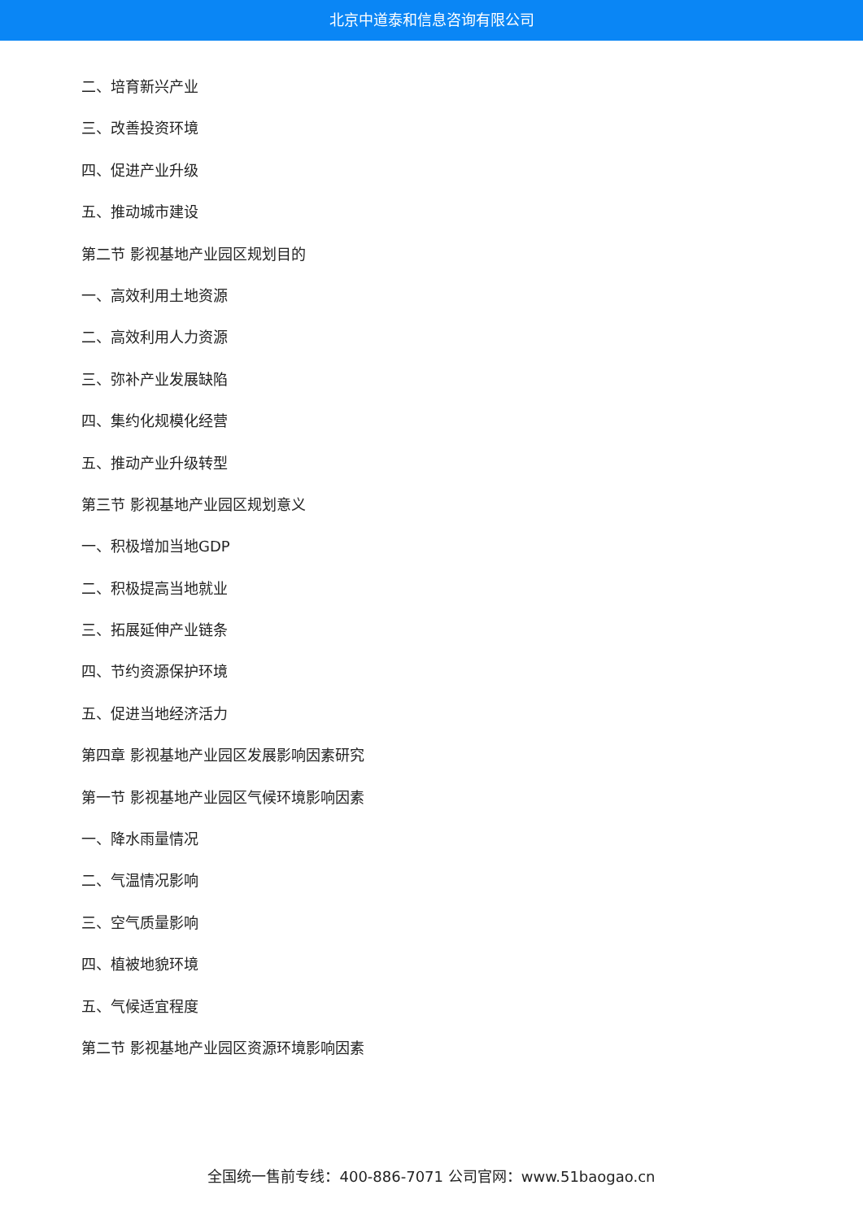北京中道泰和信息咨询有限公司
二、培育新兴产业
三、改善投资环境
四、促进产业升级
五、推动城市建设
第二节 影视基地产业园区规划目的
一、高效利用土地资源
二、高效利用人力资源
三、弥补产业发展缺陷
四、集约化规模化经营
五、推动产业升级转型
第三节 影视基地产业园区规划意义
一、积极增加当地GDP
二、积极提高当地就业
三、拓展延伸产业链条
四、节约资源保护环境
五、促进当地经济活力
第四章 影视基地产业园区发展影响因素研究
第一节 影视基地产业园区气候环境影响因素
一、降水雨量情况
二、气温情况影响
三、空气质量影响
四、植被地貌环境
五、气候适宜程度
第二节 影视基地产业园区资源环境影响因素
全国统一售前专线：400-886-7071 公司官网：www.51baogao.cn